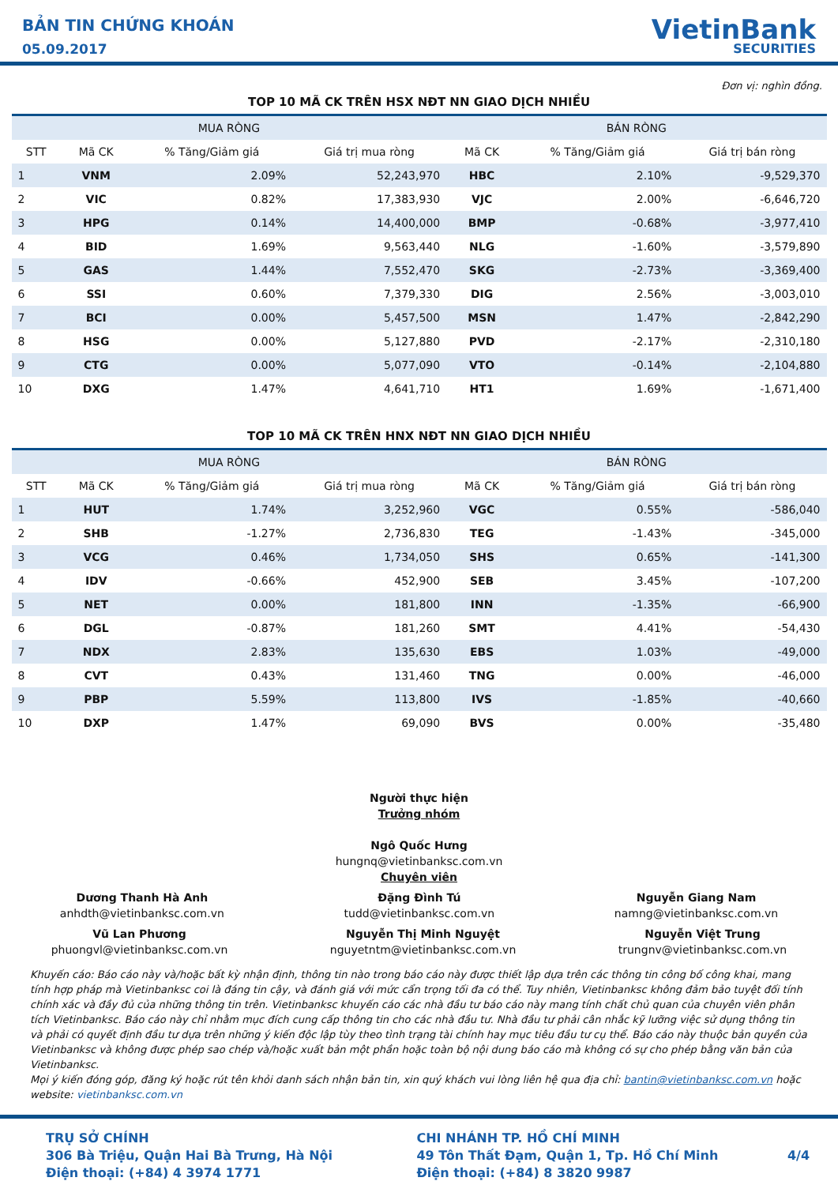BẢN TIN CHỨNG KHOÁN
05.09.2017
VietinBank
SECURITIES
Đơn vị: nghìn đồng.
TOP 10 MÃ CK TRÊN HSX NĐT NN GIAO DỊCH NHIỀU
| MUA RÒNG | | | | BÁN RÒNG | | |
| --- | --- | --- | --- | --- | --- | --- |
| STT | Mã CK | % Tăng/Giảm giá | Giá trị mua ròng | Mã CK | % Tăng/Giảm giá | Giá trị bán ròng |
| 1 | VNM | 2.09% | 52,243,970 | HBC | 2.10% | -9,529,370 |
| 2 | VIC | 0.82% | 17,383,930 | VJC | 2.00% | -6,646,720 |
| 3 | HPG | 0.14% | 14,400,000 | BMP | -0.68% | -3,977,410 |
| 4 | BID | 1.69% | 9,563,440 | NLG | -1.60% | -3,579,890 |
| 5 | GAS | 1.44% | 7,552,470 | SKG | -2.73% | -3,369,400 |
| 6 | SSI | 0.60% | 7,379,330 | DIG | 2.56% | -3,003,010 |
| 7 | BCI | 0.00% | 5,457,500 | MSN | 1.47% | -2,842,290 |
| 8 | HSG | 0.00% | 5,127,880 | PVD | -2.17% | -2,310,180 |
| 9 | CTG | 0.00% | 5,077,090 | VTO | -0.14% | -2,104,880 |
| 10 | DXG | 1.47% | 4,641,710 | HT1 | 1.69% | -1,671,400 |
TOP 10 MÃ CK TRÊN HNX NĐT NN GIAO DỊCH NHIỀU
| MUA RÒNG | | | | BÁN RÒNG | | |
| --- | --- | --- | --- | --- | --- | --- |
| STT | Mã CK | % Tăng/Giảm giá | Giá trị mua ròng | Mã CK | % Tăng/Giảm giá | Giá trị bán ròng |
| 1 | HUT | 1.74% | 3,252,960 | VGC | 0.55% | -586,040 |
| 2 | SHB | -1.27% | 2,736,830 | TEG | -1.43% | -345,000 |
| 3 | VCG | 0.46% | 1,734,050 | SHS | 0.65% | -141,300 |
| 4 | IDV | -0.66% | 452,900 | SEB | 3.45% | -107,200 |
| 5 | NET | 0.00% | 181,800 | INN | -1.35% | -66,900 |
| 6 | DGL | -0.87% | 181,260 | SMT | 4.41% | -54,430 |
| 7 | NDX | 2.83% | 135,630 | EBS | 1.03% | -49,000 |
| 8 | CVT | 0.43% | 131,460 | TNG | 0.00% | -46,000 |
| 9 | PBP | 5.59% | 113,800 | IVS | -1.85% | -40,660 |
| 10 | DXP | 1.47% | 69,090 | BVS | 0.00% | -35,480 |
Người thực hiện
Trưởng nhóm
Ngô Quốc Hưng
hungnq@vietinbanksc.com.vn
Chuyên viên
Dương Thanh Hà Anh
anhdth@vietinbanksc.com.vn
Đặng Đình Tú
tudd@vietinbanksc.com.vn
Nguyễn Giang Nam
namng@vietinbanksc.com.vn
Vũ Lan Phương
phuongvl@vietinbanksc.com.vn
Nguyễn Thị Minh Nguyệt
nguyetntm@vietinbanksc.com.vn
Nguyễn Việt Trung
trungnv@vietinbanksc.com.vn
Khuyến cáo: Báo cáo này và/hoặc bất kỳ nhận định, thông tin nào trong báo cáo này được thiết lập dựa trên các thông tin công bố công khai, mang tính hợp pháp mà Vietinbanksc coi là đáng tin cậy, và đánh giá với mức cẩn trọng tối đa có thể. Tuy nhiên, Vietinbanksc không đảm bảo tuyệt đối tính chính xác và đầy đủ của những thông tin trên. Vietinbanksc khuyến cáo các nhà đầu tư báo cáo này mang tính chất chủ quan của chuyên viên phân tích Vietinbanksc. Báo cáo này chỉ nhằm mục đích cung cấp thông tin cho các nhà đầu tư. Nhà đầu tư phải cân nhắc kỹ lưỡng việc sử dụng thông tin và phải có quyết định đầu tư dựa trên những ý kiến độc lập tùy theo tình trạng tài chính hay mục tiêu đầu tư cụ thể. Báo cáo này thuộc bản quyền của Vietinbanksc và không được phép sao chép và/hoặc xuất bản một phần hoặc toàn bộ nội dung báo cáo mà không có sự cho phép bằng văn bản của Vietinbanksc.
Mọi ý kiến đóng góp, đăng ký hoặc rút tên khỏi danh sách nhận bản tin, xin quý khách vui lòng liên hệ qua địa chỉ: bantin@vietinbanksc.com.vn hoặc website: vietinbanksc.com.vn
TRỤ SỞ CHÍNH
306 Bà Triệu, Quận Hai Bà Trưng, Hà Nội
Điện thoại: (+84) 4 3974 1771
CHI NHÁNH TP. HỒ CHÍ MINH
49 Tôn Thất Đạm, Quận 1, Tp. Hồ Chí Minh
Điện thoại: (+84) 8 3820 9987
4/4